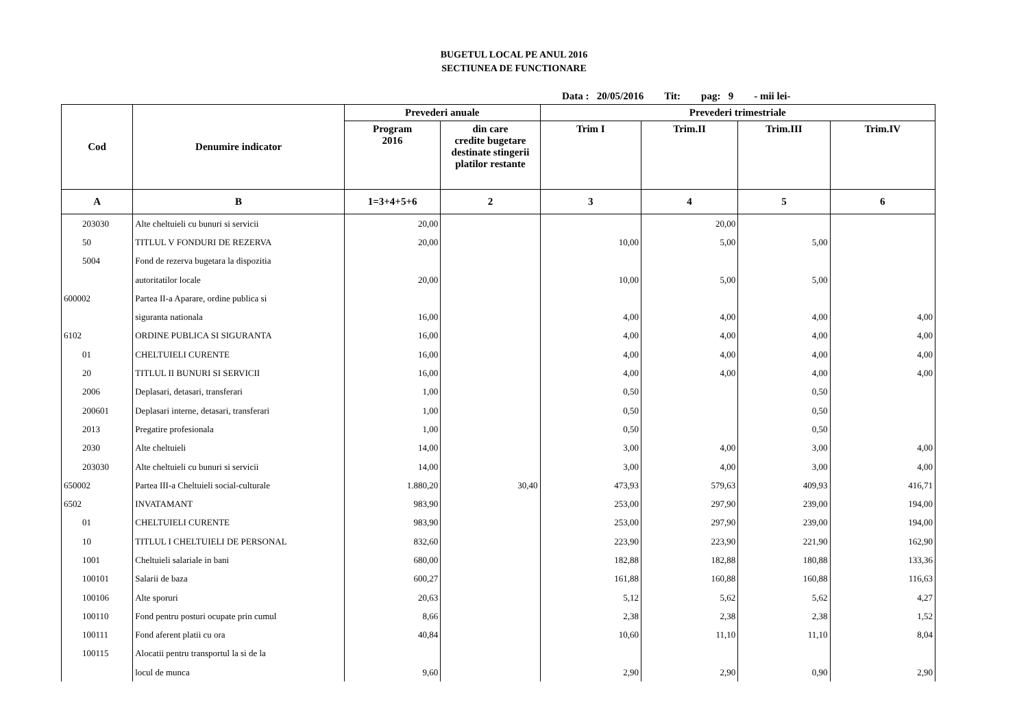BUGETUL LOCAL PE ANUL 2016
SECTIUNEA DE FUNCTIONARE
Data : 20/05/2016 Tit: pag: 9 - mii lei-
| Cod | Denumire indicator | Prevederi anuale | | Prevederi trimestriale | | | |
| --- | --- | --- | --- | --- | --- | --- | --- |
| | | Program 2016 | din care credite bugetare destinate stingerii platilor restante | Trim I | Trim.II | Trim.III | Trim.IV |
| A | B | 1=3+4+5+6 | 2 | 3 | 4 | 5 | 6 |
| 203030 | Alte cheltuieli cu bunuri si servicii | 20,00 | | | 20,00 | | |
| 50 | TITLUL V FONDURI DE REZERVA | 20,00 | | 10,00 | 5,00 | 5,00 | |
| 5004 | Fond de rezerva bugetara la dispozitia | | | | | | |
| | autoritatilor locale | 20,00 | | 10,00 | 5,00 | 5,00 | |
| 600002 | Partea II-a Aparare, ordine publica si | | | | | | |
| | siguranta nationala | 16,00 | | 4,00 | 4,00 | 4,00 | 4,00 |
| 6102 | ORDINE PUBLICA SI SIGURANTA | 16,00 | | 4,00 | 4,00 | 4,00 | 4,00 |
| 01 | CHELTUIELI CURENTE | 16,00 | | 4,00 | 4,00 | 4,00 | 4,00 |
| 20 | TITLUL II BUNURI SI SERVICII | 16,00 | | 4,00 | 4,00 | 4,00 | 4,00 |
| 2006 | Deplasari, detasari, transferari | 1,00 | | 0,50 | | 0,50 | |
| 200601 | Deplasari interne, detasari, transferari | 1,00 | | 0,50 | | 0,50 | |
| 2013 | Pregatire profesionala | 1,00 | | 0,50 | | 0,50 | |
| 2030 | Alte cheltuieli | 14,00 | | 3,00 | 4,00 | 3,00 | 4,00 |
| 203030 | Alte cheltuieli cu bunuri si servicii | 14,00 | | 3,00 | 4,00 | 3,00 | 4,00 |
| 650002 | Partea III-a Cheltuieli social-culturale | 1.880,20 | 30,40 | 473,93 | 579,63 | 409,93 | 416,71 |
| 6502 | INVATAMANT | 983,90 | | 253,00 | 297,90 | 239,00 | 194,00 |
| 01 | CHELTUIELI CURENTE | 983,90 | | 253,00 | 297,90 | 239,00 | 194,00 |
| 10 | TITLUL I CHELTUIELI DE PERSONAL | 832,60 | | 223,90 | 223,90 | 221,90 | 162,90 |
| 1001 | Cheltuieli salariale in bani | 680,00 | | 182,88 | 182,88 | 180,88 | 133,36 |
| 100101 | Salarii de baza | 600,27 | | 161,88 | 160,88 | 160,88 | 116,63 |
| 100106 | Alte sporuri | 20,63 | | 5,12 | 5,62 | 5,62 | 4,27 |
| 100110 | Fond pentru posturi ocupate prin cumul | 8,66 | | 2,38 | 2,38 | 2,38 | 1,52 |
| 100111 | Fond aferent platii cu ora | 40,84 | | 10,60 | 11,10 | 11,10 | 8,04 |
| 100115 | Alocatii pentru transportul la si de la | | | | | | |
| | locul de munca | 9,60 | | 2,90 | 2,90 | 0,90 | 2,90 |